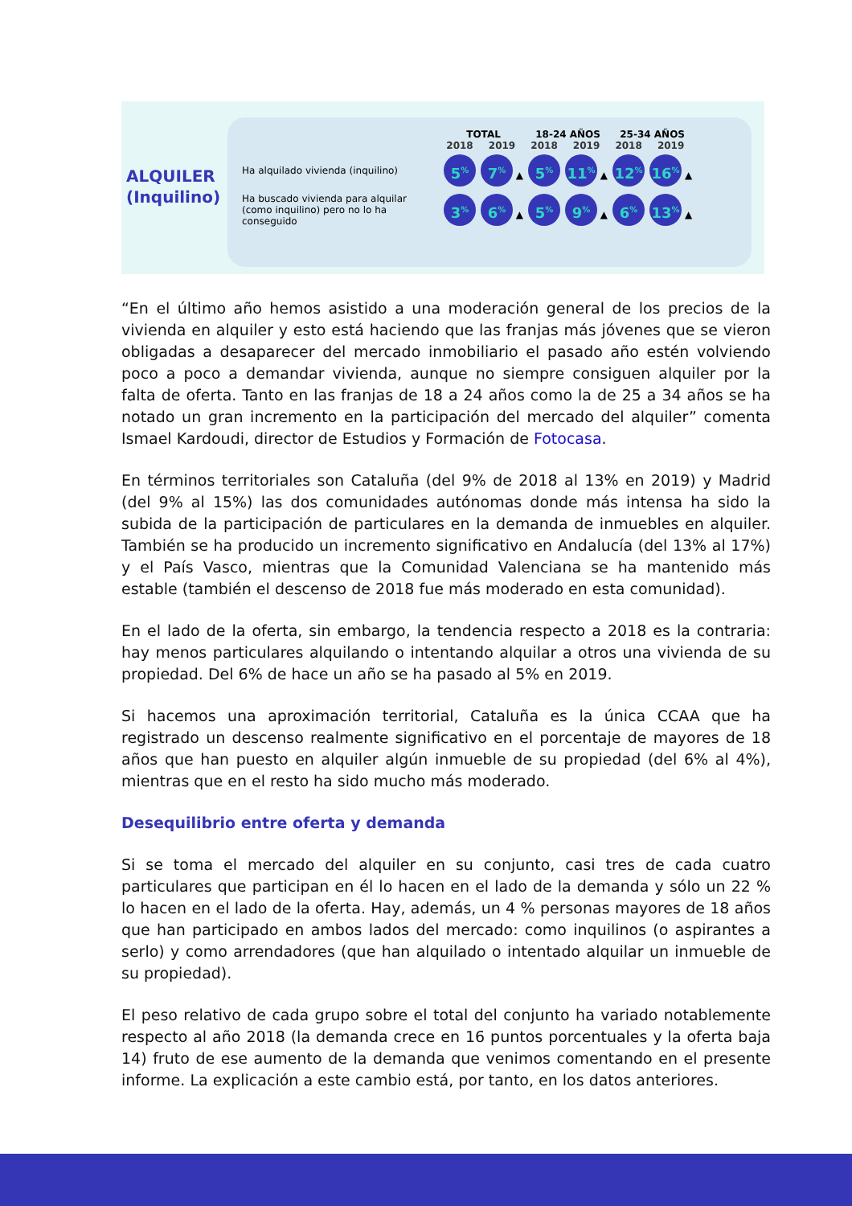ALQUILER
(Inquilino)
| | TOTAL | | 18-24 AÑOS | | 25-34 AÑOS | |
| --- | --- | --- | --- | --- | --- | --- |
| | 2018 | 2019 | 2018 | 2019 | 2018 | 2019 |
| Ha alquilado vivienda (inquilino) | 5<sup>%</sup> | 7<sup>%</sup> ▲ | 5<sup>%</sup> | 11<sup>%</sup> ▲ | 12<sup>%</sup> | 16<sup>%</sup> ▲ |
| Ha buscado vivienda para alquilar (como inquilino) pero no lo ha conseguido | 3<sup>%</sup> | 6<sup>%</sup> ▲ | 5<sup>%</sup> | 9<sup>%</sup> ▲ | 6<sup>%</sup> | 13<sup>%</sup> ▲ |
“En el último año hemos asistido a una moderación general de los precios de la vivienda en alquiler y esto está haciendo que las franjas más jóvenes que se vieron obligadas a desaparecer del mercado inmobiliario el pasado año estén volviendo poco a poco a demandar vivienda, aunque no siempre consiguen alquiler por la falta de oferta. Tanto en las franjas de 18 a 24 años como la de 25 a 34 años se ha notado un gran incremento en la participación del mercado del alquiler” comenta Ismael Kardoudi, director de Estudios y Formación de Fotocasa.
En términos territoriales son Cataluña (del 9% de 2018 al 13% en 2019) y Madrid (del 9% al 15%) las dos comunidades autónomas donde más intensa ha sido la subida de la participación de particulares en la demanda de inmuebles en alquiler. También se ha producido un incremento significativo en Andalucía (del 13% al 17%) y el País Vasco, mientras que la Comunidad Valenciana se ha mantenido más estable (también el descenso de 2018 fue más moderado en esta comunidad).
En el lado de la oferta, sin embargo, la tendencia respecto a 2018 es la contraria: hay menos particulares alquilando o intentando alquilar a otros una vivienda de su propiedad. Del 6% de hace un año se ha pasado al 5% en 2019.
Si hacemos una aproximación territorial, Cataluña es la única CCAA que ha registrado un descenso realmente significativo en el porcentaje de mayores de 18 años que han puesto en alquiler algún inmueble de su propiedad (del 6% al 4%), mientras que en el resto ha sido mucho más moderado.
Desequilibrio entre oferta y demanda
Si se toma el mercado del alquiler en su conjunto, casi tres de cada cuatro particulares que participan en él lo hacen en el lado de la demanda y sólo un 22 % lo hacen en el lado de la oferta. Hay, además, un 4 % personas mayores de 18 años que han participado en ambos lados del mercado: como inquilinos (o aspirantes a serlo) y como arrendadores (que han alquilado o intentado alquilar un inmueble de su propiedad).
El peso relativo de cada grupo sobre el total del conjunto ha variado notablemente respecto al año 2018 (la demanda crece en 16 puntos porcentuales y la oferta baja 14) fruto de ese aumento de la demanda que venimos comentando en el presente informe. La explicación a este cambio está, por tanto, en los datos anteriores.